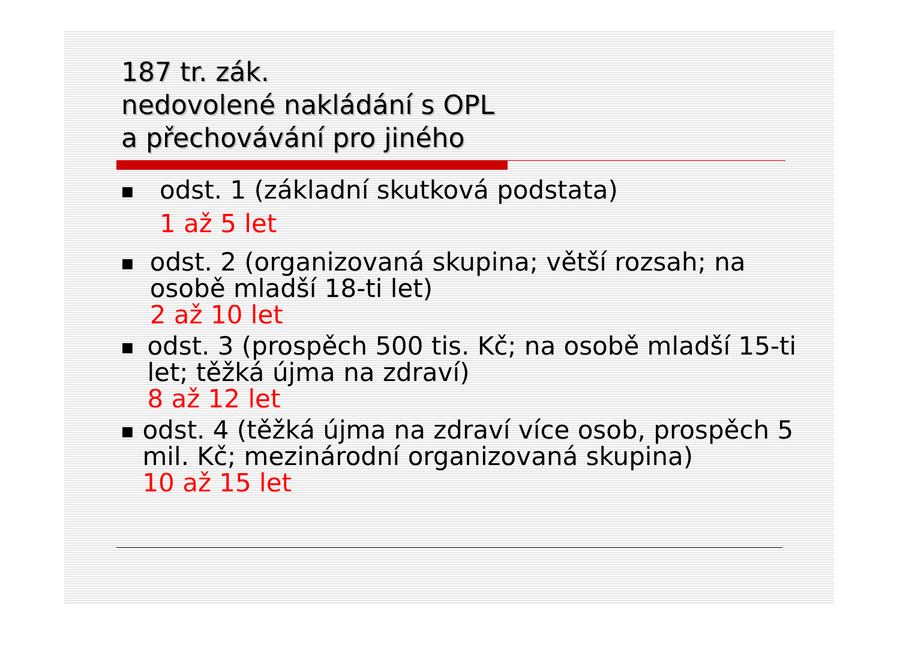187 tr. zák.
nedovolené nakládání s OPL
a přechovávání pro jiného
■
odst. 1 (základní skutková podstata)
1 až 5 let
■
odst. 2 (organizovaná skupina; větší rozsah; na osobě mladší 18-ti let)
2 až 10 let
■
odst. 3 (prospěch 500 tis. Kč; na osobě mladší 15-ti let; těžká újma na zdraví)
8 až 12 let
■
odst. 4 (těžká újma na zdraví více osob, prospěch 5 mil. Kč; mezinárodní organizovaná skupina)
10 až 15 let